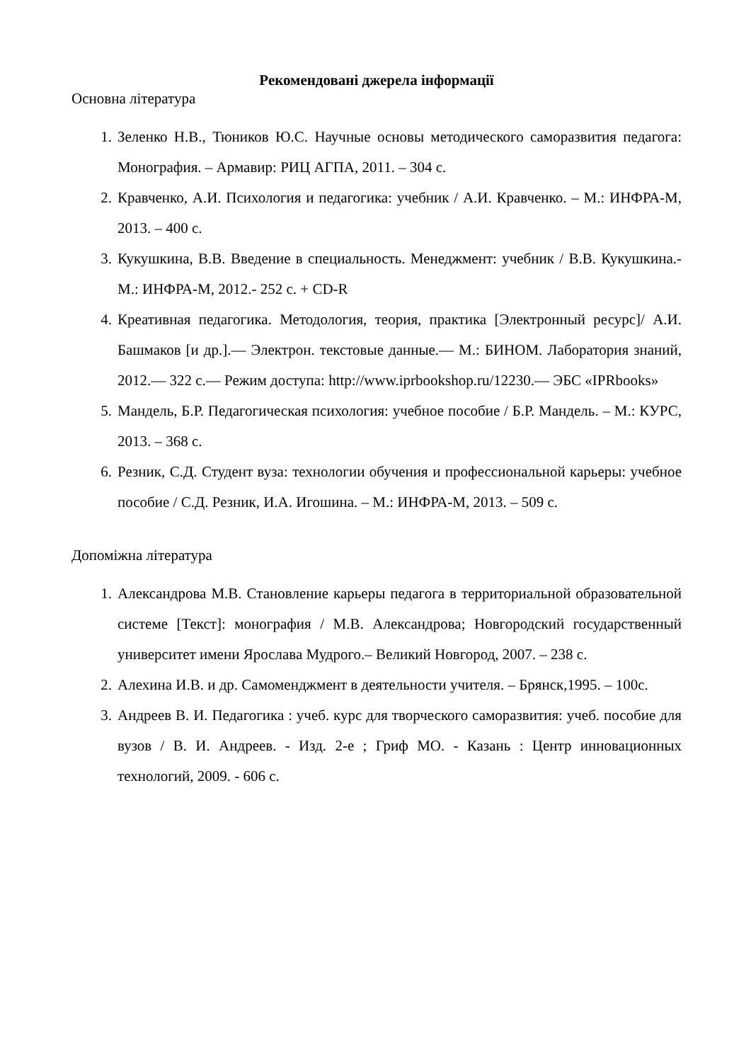Рекомендовані джерела інформації
Основна література
1. Зеленко Н.В., Тюников Ю.С. Научные основы методического саморазвития педагога: Монография. – Армавир: РИЦ АГПА, 2011. – 304 с.
2. Кравченко, А.И. Психология и педагогика: учебник / А.И. Кравченко. – М.: ИНФРА-М, 2013. – 400 с.
3. Кукушкина, В.В. Введение в специальность. Менеджмент: учебник / В.В. Кукушкина.- М.: ИНФРА-М, 2012.- 252 с. + CD-R
4. Креативная педагогика. Методология, теория, практика [Электронный ресурс]/ А.И. Башмаков [и др.].— Электрон. текстовые данные.— М.: БИНОМ. Лаборатория знаний, 2012.— 322 с.— Режим доступа: http://www.iprbookshop.ru/12230.— ЭБС «IPRbooks»
5. Мандель, Б.Р. Педагогическая психология: учебное пособие / Б.Р. Мандель. – М.: КУРС, 2013. – 368 с.
6. Резник, С.Д. Студент вуза: технологии обучения и профессиональной карьеры: учебное пособие / С.Д. Резник, И.А. Игошина. – М.: ИНФРА-М, 2013. – 509 с.
Допоміжна література
1. Александрова М.В. Становление карьеры педагога в территориальной образовательной системе [Текст]: монография / М.В. Александрова; Новгородский государственный университет имени Ярослава Мудрого.– Великий Новгород, 2007. – 238 с.
2. Алехина И.В. и др. Самоменджмент в деятельности учителя. – Брянск,1995. – 100с.
3. Андреев В. И. Педагогика : учеб. курс для творческого саморазвития: учеб. пособие для вузов / В. И. Андреев. - Изд. 2-е ; Гриф МО. - Казань : Центр инновационных технологий, 2009. - 606 с.